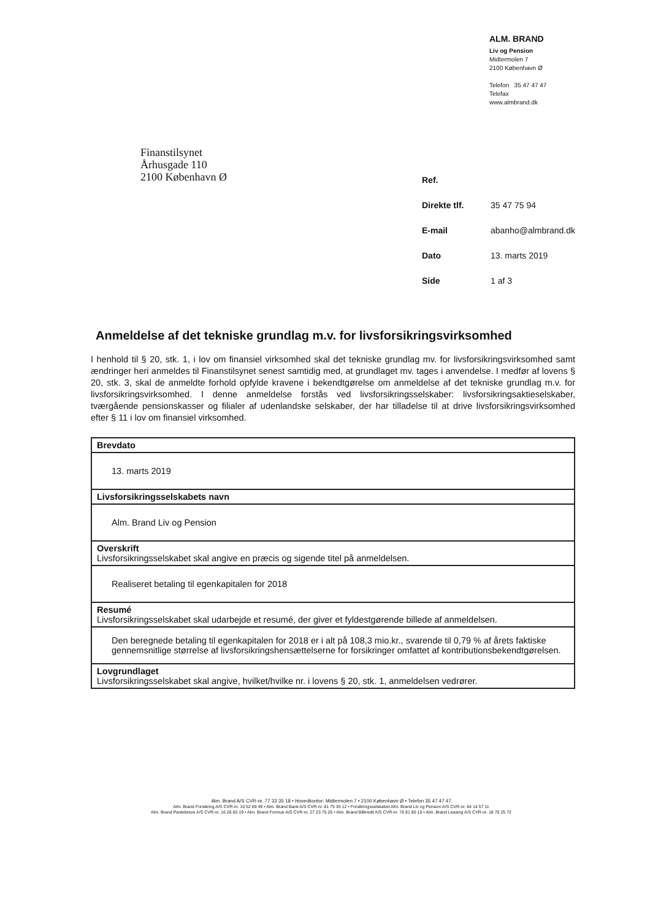ALM. BRAND
Liv og Pension
Midtermolen 7
2100 København Ø
Telefon 35 47 47 47
Telefax
www.almbrand.dk
Finanstilsynet
Århusgade 110
2100 København Ø
| Ref. | |
| Direkte tlf. | 35 47 75 94 |
| E-mail | abanho@almbrand.dk |
| Dato | 13. marts 2019 |
| Side | 1 af 3 |
Anmeldelse af det tekniske grundlag m.v. for livsforsikringsvirksomhed
I henhold til § 20, stk. 1, i lov om finansiel virksomhed skal det tekniske grundlag mv. for livsforsikringsvirksomhed samt ændringer heri anmeldes til Finanstilsynet senest samtidig med, at grundlaget mv. tages i anvendelse. I medfør af lovens § 20, stk. 3, skal de anmeldte forhold opfylde kravene i bekendtgørelse om anmeldelse af det tekniske grundlag m.v. for livsforsikringsvirksomhed. I denne anmeldelse forstås ved livsforsikringsselskaber: livsforsikringsaktieselskaber, tværgående pensionskasser og filialer af udenlandske selskaber, der har tilladelse til at drive livsforsikringsvirksomhed efter § 11 i lov om finansiel virksomhed.
| Brevdato |
| 13. marts 2019 |
| Livsforsikringsselskabets navn |
| Alm. Brand Liv og Pension |
| Overskrift Livsforsikringsselskabet skal angive en præcis og sigende titel på anmeldelsen. |
| Realiseret betaling til egenkapitalen for 2018 |
| Resumé Livsforsikringsselskabet skal udarbejde et resumé, der giver et fyldestgørende billede af anmeldelsen. |
| Den beregnede betaling til egenkapitalen for 2018 er i alt på 108,3 mio.kr., svarende til 0,79 % af årets faktiske gennemsnitlige størrelse af livsforsikringshensættelserne for forsikringer omfattet af kontributionsbekendtgørelsen. |
| Lovgrundlaget Livsforsikringsselskabet skal angive, hvilket/hvilke nr. i lovens § 20, stk. 1, anmeldelsen vedrører. |
Alm. Brand A/S CVR-nr. 77 33 35 18 • Hovedkontor: Midtermolen 7 • 2100 København Ø • Telefon 35 47 47 47
Alm. Brand Forsikring A/S CVR-nr. 10 52 69 49 • Alm. Brand Bank A/S CVR-nr. 81 75 35 12 • Forsikringsselskabet Alm. Brand Liv og Pension A/S CVR-nr. 64 14 57 11
Alm. Brand Pantebreve A/S CVR-nr. 16 26 60 19 • Alm. Brand Formue A/S CVR-nr. 27 23 75 25 • Alm. Brand Bilkredit A/S CVR-nr. 76 81 80 10 • Alm. Brand Leasing A/S CVR-nr. 18 70 25 72